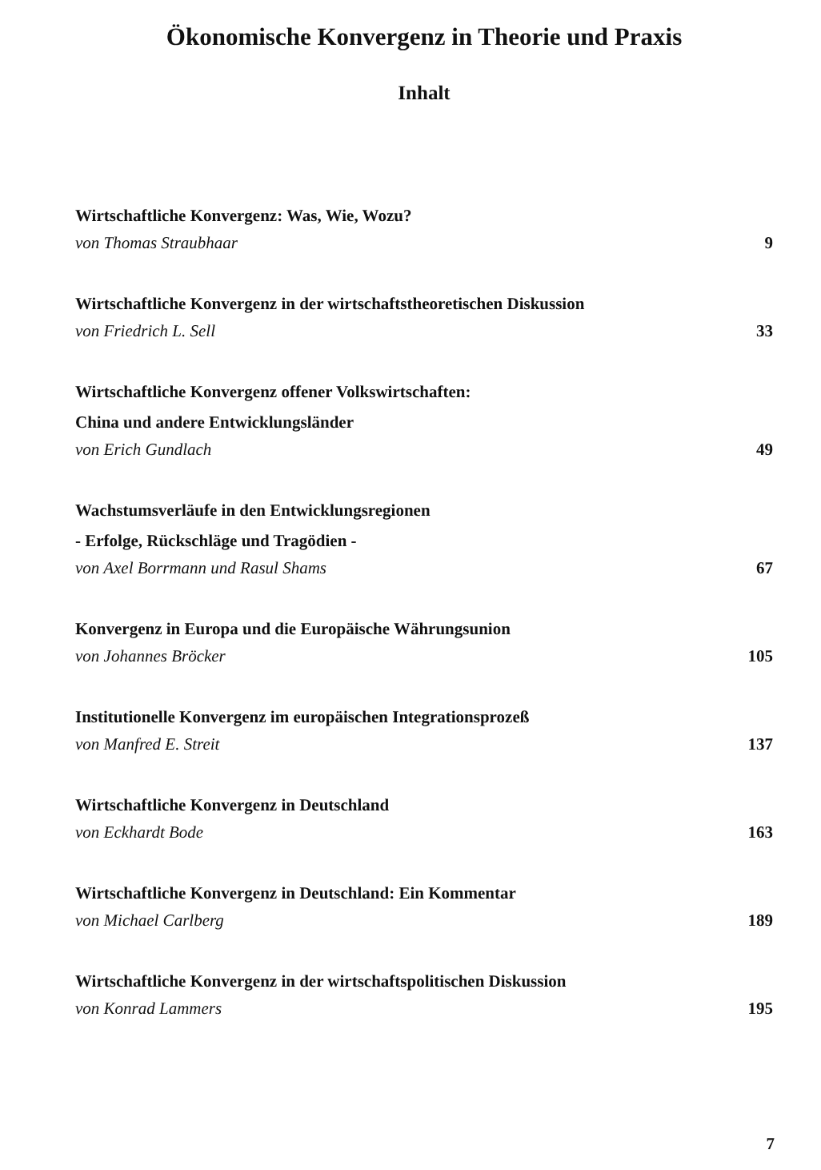Ökonomische Konvergenz in Theorie und Praxis
Inhalt
Wirtschaftliche Konvergenz: Was, Wie, Wozu?
von Thomas Straubhaar 9
Wirtschaftliche Konvergenz in der wirtschaftstheoretischen Diskussion
von Friedrich L. Sell 33
Wirtschaftliche Konvergenz offener Volkswirtschaften:
China und andere Entwicklungsländer
von Erich Gundlach 49
Wachstumsverläufe in den Entwicklungsregionen
- Erfolge, Rückschläge und Tragödien -
von Axel Borrmann und Rasul Shams 67
Konvergenz in Europa und die Europäische Währungsunion
von Johannes Bröcker 105
Institutionelle Konvergenz im europäischen Integrationsprozeß
von Manfred E. Streit 137
Wirtschaftliche Konvergenz in Deutschland
von Eckhardt Bode 163
Wirtschaftliche Konvergenz in Deutschland: Ein Kommentar
von Michael Carlberg 189
Wirtschaftliche Konvergenz in der wirtschaftspolitischen Diskussion
von Konrad Lammers 195
7